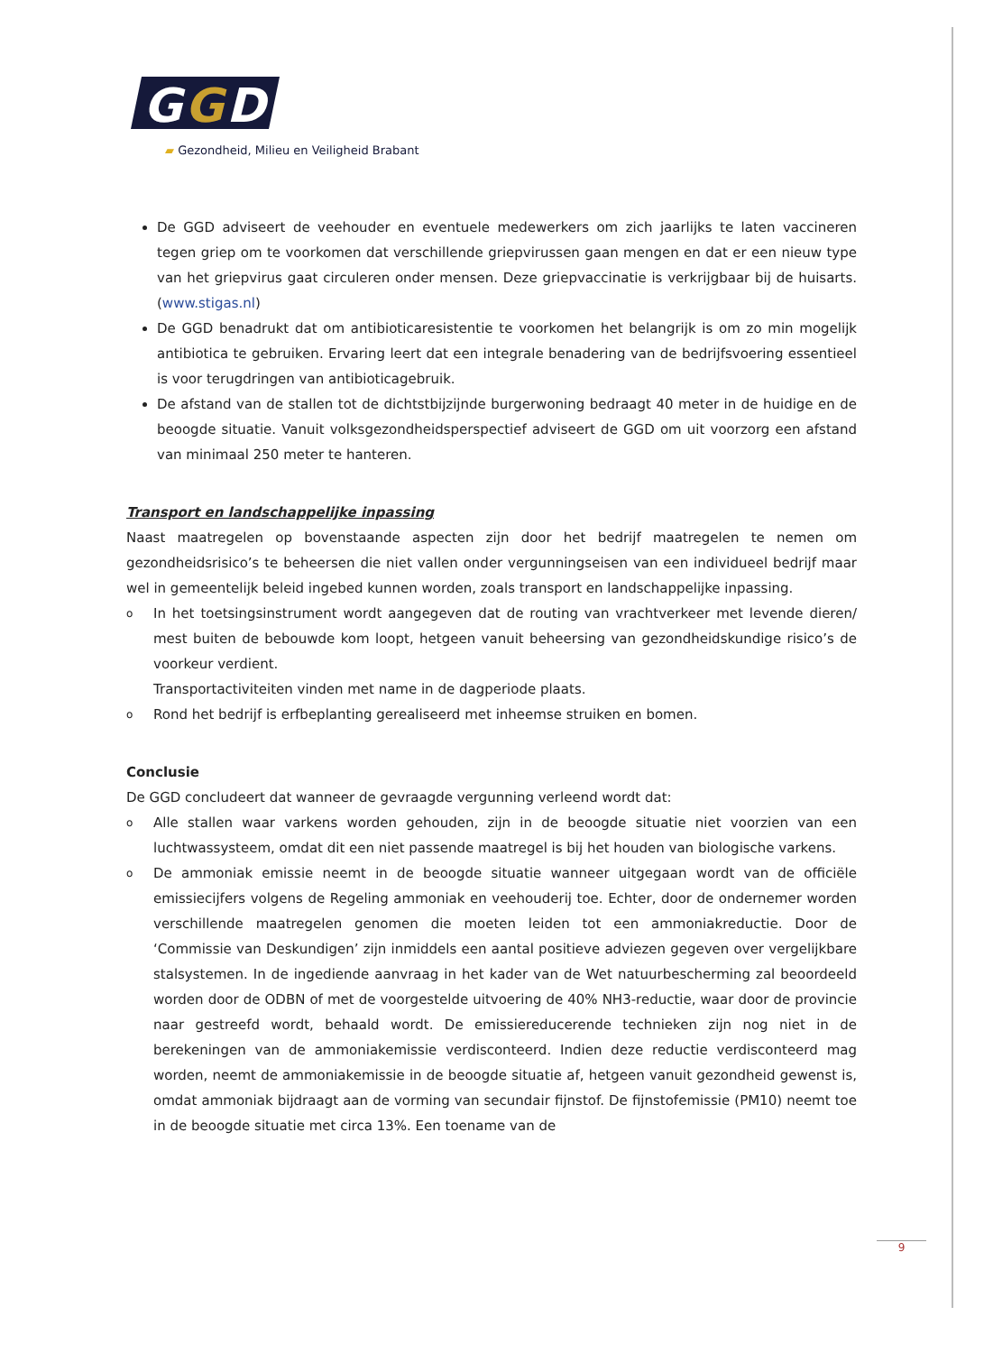G
G
D
▰ Gezondheid, Milieu en Veiligheid Brabant
De GGD adviseert de veehouder en eventuele medewerkers om zich jaarlijks te laten vaccineren tegen griep om te voorkomen dat verschillende griepvirussen gaan mengen en dat er een nieuw type van het griepvirus gaat circuleren onder mensen. Deze griepvaccinatie is verkrijgbaar bij de huisarts. (www.stigas.nl)
De GGD benadrukt dat om antibioticaresistentie te voorkomen het belangrijk is om zo min mogelijk antibiotica te gebruiken. Ervaring leert dat een integrale benadering van de bedrijfsvoering essentieel is voor terugdringen van antibioticagebruik.
De afstand van de stallen tot de dichtstbijzijnde burgerwoning bedraagt 40 meter in de huidige en de beoogde situatie. Vanuit volksgezondheidsperspectief adviseert de GGD om uit voorzorg een afstand van minimaal 250 meter te hanteren.
Transport en landschappelijke inpassing
Naast maatregelen op bovenstaande aspecten zijn door het bedrijf maatregelen te nemen om gezondheidsrisico’s te beheersen die niet vallen onder vergunningseisen van een individueel bedrijf maar wel in gemeentelijk beleid ingebed kunnen worden, zoals transport en landschappelijke inpassing.
o In het toetsingsinstrument wordt aangegeven dat de routing van vrachtverkeer met levende dieren/ mest buiten de bebouwde kom loopt, hetgeen vanuit beheersing van gezondheidskundige risico’s de voorkeur verdient.
Transportactiviteiten vinden met name in de dagperiode plaats.
o Rond het bedrijf is erfbeplanting gerealiseerd met inheemse struiken en bomen.
Conclusie
De GGD concludeert dat wanneer de gevraagde vergunning verleend wordt dat:
o Alle stallen waar varkens worden gehouden, zijn in de beoogde situatie niet voorzien van een luchtwassysteem, omdat dit een niet passende maatregel is bij het houden van biologische varkens.
o De ammoniak emissie neemt in de beoogde situatie wanneer uitgegaan wordt van de officiële emissiecijfers volgens de Regeling ammoniak en veehouderij toe. Echter, door de ondernemer worden verschillende maatregelen genomen die moeten leiden tot een ammoniakreductie. Door de ‘Commissie van Deskundigen’ zijn inmiddels een aantal positieve adviezen gegeven over vergelijkbare stalsystemen. In de ingediende aanvraag in het kader van de Wet natuurbescherming zal beoordeeld worden door de ODBN of met de voorgestelde uitvoering de 40% NH3-reductie, waar door de provincie naar gestreefd wordt, behaald wordt. De emissiereducerende technieken zijn nog niet in de berekeningen van de ammoniakemissie verdisconteerd. Indien deze reductie verdisconteerd mag worden, neemt de ammoniakemissie in de beoogde situatie af, hetgeen vanuit gezondheid gewenst is, omdat ammoniak bijdraagt aan de vorming van secundair fijnstof. De fijnstofemissie (PM10) neemt toe in de beoogde situatie met circa 13%. Een toename van de
9